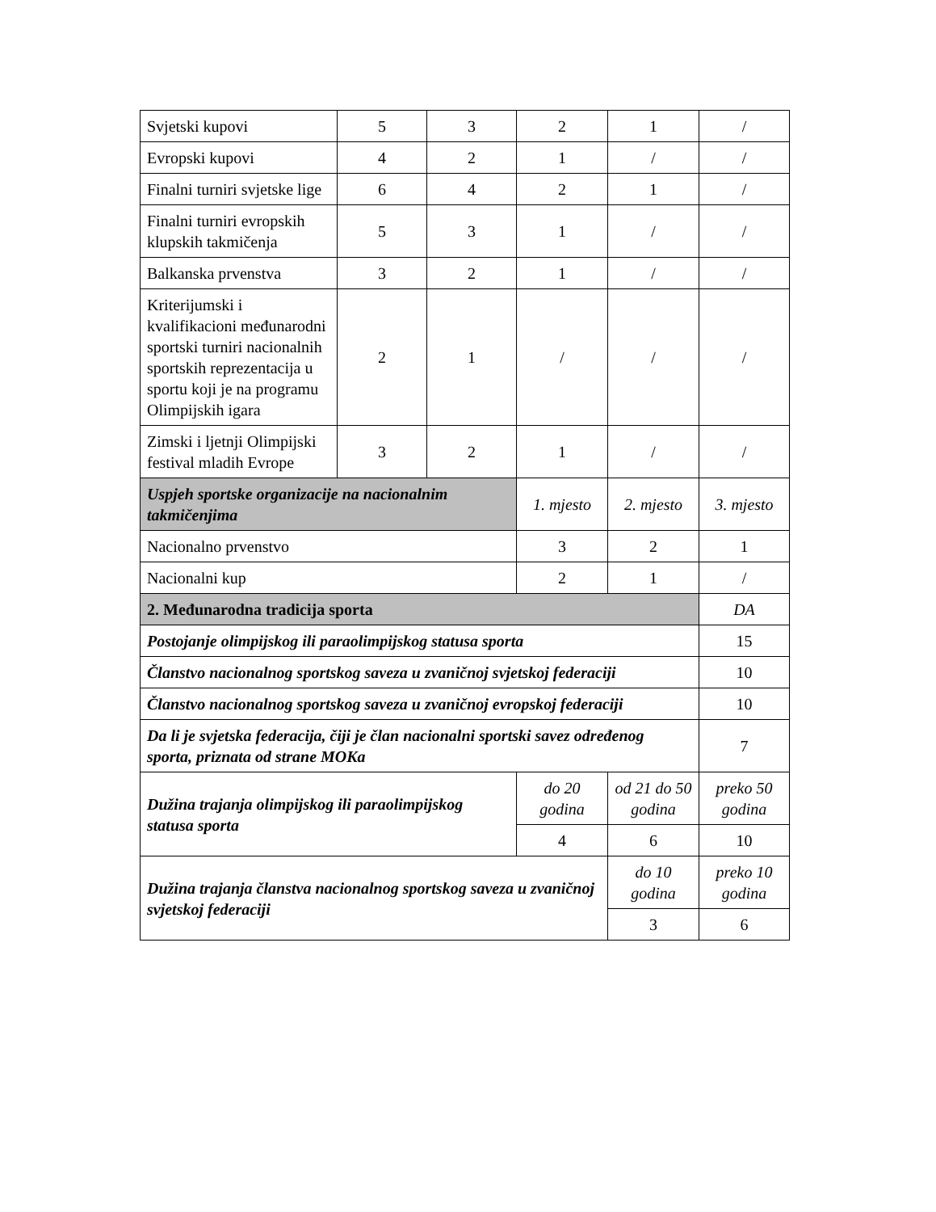| Svjetski kupovi | 5 | 3 | 2 | 1 | / |
| Evropski kupovi | 4 | 2 | 1 | / | / |
| Finalni turniri svjetske lige | 6 | 4 | 2 | 1 | / |
| Finalni turniri evropskih klupskih takmičenja | 5 | 3 | 1 | / | / |
| Balkanska prvenstva | 3 | 2 | 1 | / | / |
| Kriterijumski i kvalifikacioni međunarodni sportski turniri nacionalnih sportskih reprezentacija u sportu koji je na programu Olimpijskih igara | 2 | 1 | / | / | / |
| Zimski i ljetnji Olimpijski festival mladih Evrope | 3 | 2 | 1 | / | / |
| Uspjeh sportske organizacije na nacionalnim takmičenjima | | | 1. mjesto | 2. mjesto | 3. mjesto |
| Nacionalno prvenstvo | | | 3 | 2 | 1 |
| Nacionalni kup | | | 2 | 1 | / |
| 2. Međunarodna tradicija sporta | | | | | DA |
| Postojanje olimpijskog ili paraolimpijskog statusa sporta | | | | | 15 |
| Članstvo nacionalnog sportskog saveza u zvaničnoj svjetskoj federaciji | | | | | 10 |
| Članstvo nacionalnog sportskog saveza u zvaničnoj evropskoj federaciji | | | | | 10 |
| Da li je svjetska federacija, čiji je član nacionalni sportski savez određenog sporta, priznata od strane MOKa | | | | | 7 |
| Dužina trajanja olimpijskog ili paraolimpijskog statusa sporta | | | do 20 godina | od 21 do 50 godina | preko 50 godina |
| | | | 4 | 6 | 10 |
| Dužina trajanja članstva nacionalnog sportskog saveza u zvaničnoj svjetskoj federaciji | | | | do 10 godina | preko 10 godina |
| | | | | 3 | 6 |